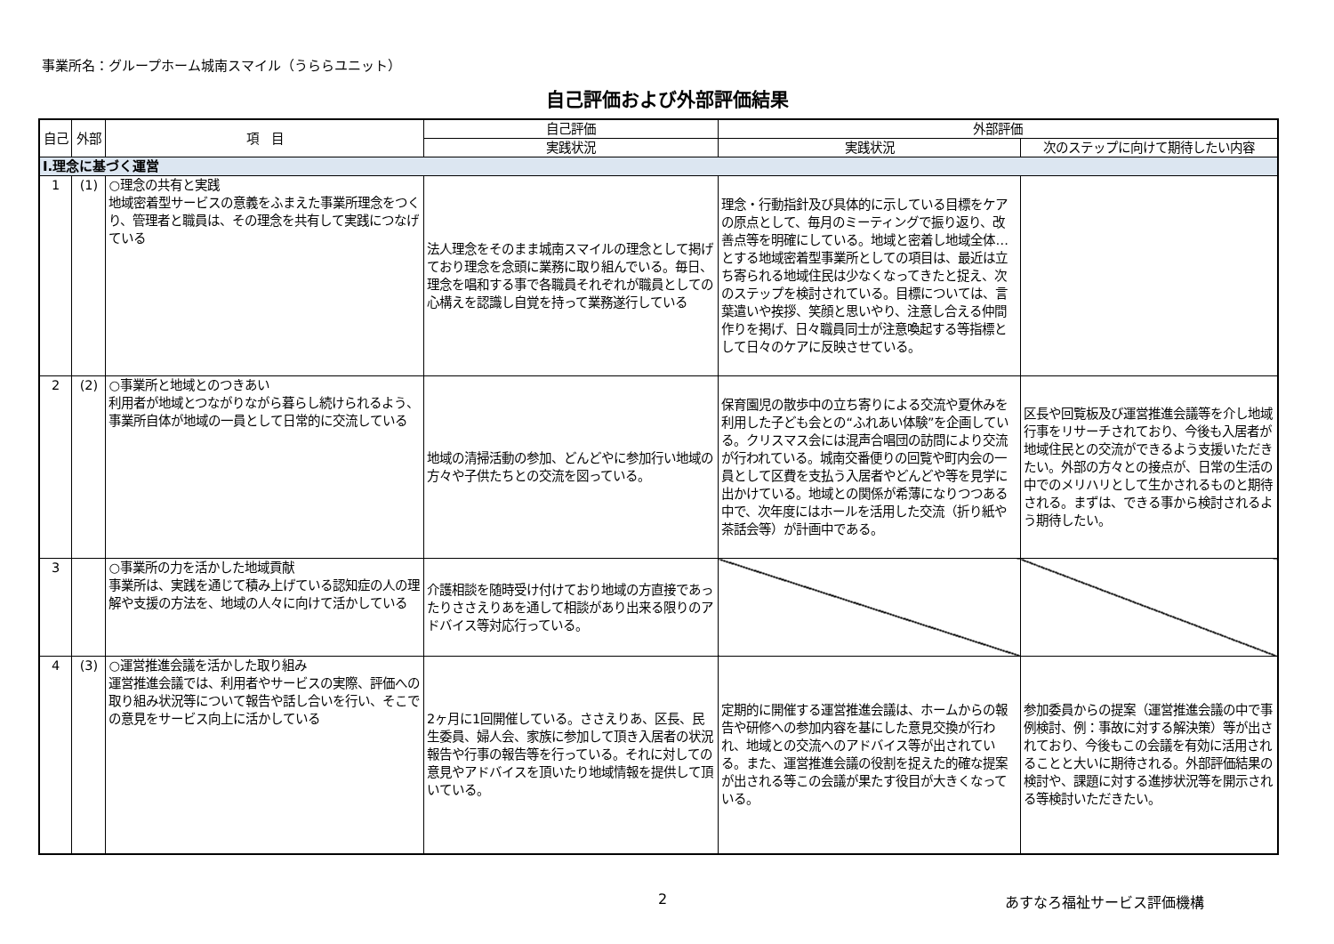事業所名：グループホーム城南スマイル（うららユニット）
自己評価および外部評価結果
| 自己 | 外部 | 項 目 | 自己評価 | 外部評価 | |
| --- | --- | --- | --- | --- | --- |
| | | | 実践状況 | 実践状況 | 次のステップに向けて期待したい内容 |
| Ⅰ.理念に基づく運営 | | | | | |
| 1 | (1) | ○理念の共有と実践 地域密着型サービスの意義をふまえた事業所理念をつくり、管理者と職員は、その理念を共有して実践につなげている | 法人理念をそのまま城南スマイルの理念として掲げており理念を念頭に業務に取り組んでいる。毎日、理念を唱和する事で各職員それぞれが職員としての心構えを認識し自覚を持って業務遂行している | 理念・行動指針及び具体的に示している目標をケアの原点として、毎月のミーティングで振り返り、改善点等を明確にしている。地域と密着し地域全体…とする地域密着型事業所としての項目は、最近は立ち寄られる地域住民は少なくなってきたと捉え、次のステップを検討されている。目標については、言葉遣いや挨拶、笑顔と思いやり、注意し合える仲間作りを掲げ、日々職員同士が注意喚起する等指標として日々のケアに反映させている。 | |
| 2 | (2) | ○事業所と地域とのつきあい 利用者が地域とつながりながら暮らし続けられるよう、事業所自体が地域の一員として日常的に交流している | 地域の清掃活動の参加、どんどやに参加行い地域の方々や子供たちとの交流を図っている。 | 保育園児の散歩中の立ち寄りによる交流や夏休みを利用した子ども会との“ふれあい体験”を企画している。クリスマス会には混声合唱団の訪問により交流が行われている。城南交番便りの回覧や町内会の一員として区費を支払う入居者やどんどや等を見学に出かけている。地域との関係が希薄になりつつある中で、次年度にはホールを活用した交流（折り紙や茶話会等）が計画中である。 | 区長や回覧板及び運営推進会議等を介し地域行事をリサーチされており、今後も入居者が地域住民との交流ができるよう支援いただきたい。外部の方々との接点が、日常の生活の中でのメリハリとして生かされるものと期待される。まずは、できる事から検討されるよう期待したい。 |
| 3 | | ○事業所の力を活かした地域貢献 事業所は、実践を通じて積み上げている認知症の人の理解や支援の方法を、地域の人々に向けて活かしている | 介護相談を随時受け付けており地域の方直接であったりささえりあを通して相談があり出来る限りのアドバイス等対応行っている。 | | |
| 4 | (3) | ○運営推進会議を活かした取り組み 運営推進会議では、利用者やサービスの実際、評価への取り組み状況等について報告や話し合いを行い、そこでの意見をサービス向上に活かしている | 2ヶ月に1回開催している。ささえりあ、区長、民生委員、婦人会、家族に参加して頂き入居者の状況報告や行事の報告等を行っている。それに対しての意見やアドバイスを頂いたり地域情報を提供して頂いている。 | 定期的に開催する運営推進会議は、ホームからの報告や研修への参加内容を基にした意見交換が行われ、地域との交流へのアドバイス等が出されている。また、運営推進会議の役割を捉えた的確な提案が出される等この会議が果たす役目が大きくなっている。 | 参加委員からの提案（運営推進会議の中で事例検討、例：事故に対する解決策）等が出されており、今後もこの会議を有効に活用されることと大いに期待される。外部評価結果の検討や、課題に対する進捗状況等を開示される等検討いただきたい。 |
2 あすなろ福祉サービス評価機構